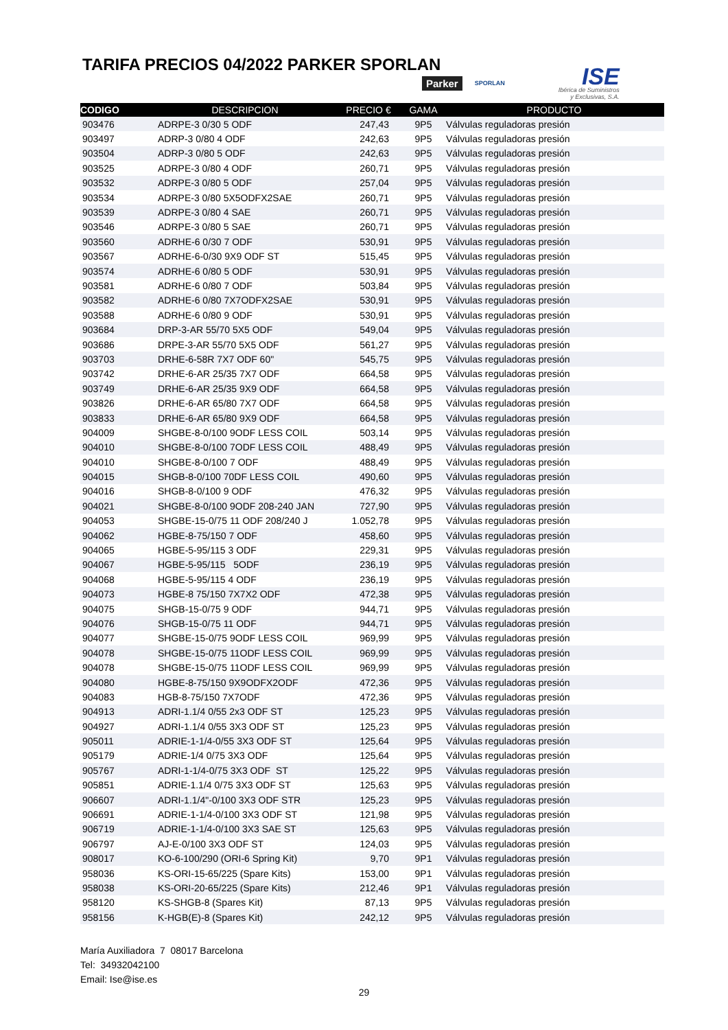TARIFA PRECIOS 04/2022 PARKER SPORLAN
Parker SPORLAN
ISE
Ibérica de Suministros
y Exclusivas, S.A.
| CODIGO | DESCRIPCION | PRECIO € | GAMA | PRODUCTO |
| --- | --- | --- | --- | --- |
| 903476 | ADRPE-3 0/30 5 ODF | 247,43 | 9P5 | Válvulas reguladoras presión |
| 903497 | ADRP-3 0/80 4 ODF | 242,63 | 9P5 | Válvulas reguladoras presión |
| 903504 | ADRP-3 0/80 5 ODF | 242,63 | 9P5 | Válvulas reguladoras presión |
| 903525 | ADRPE-3 0/80 4 ODF | 260,71 | 9P5 | Válvulas reguladoras presión |
| 903532 | ADRPE-3 0/80 5 ODF | 257,04 | 9P5 | Válvulas reguladoras presión |
| 903534 | ADRPE-3 0/80 5X5ODFX2SAE | 260,71 | 9P5 | Válvulas reguladoras presión |
| 903539 | ADRPE-3 0/80 4 SAE | 260,71 | 9P5 | Válvulas reguladoras presión |
| 903546 | ADRPE-3 0/80 5 SAE | 260,71 | 9P5 | Válvulas reguladoras presión |
| 903560 | ADRHE-6 0/30 7 ODF | 530,91 | 9P5 | Válvulas reguladoras presión |
| 903567 | ADRHE-6-0/30 9X9 ODF ST | 515,45 | 9P5 | Válvulas reguladoras presión |
| 903574 | ADRHE-6 0/80 5 ODF | 530,91 | 9P5 | Válvulas reguladoras presión |
| 903581 | ADRHE-6 0/80 7 ODF | 503,84 | 9P5 | Válvulas reguladoras presión |
| 903582 | ADRHE-6 0/80 7X7ODFX2SAE | 530,91 | 9P5 | Válvulas reguladoras presión |
| 903588 | ADRHE-6 0/80 9 ODF | 530,91 | 9P5 | Válvulas reguladoras presión |
| 903684 | DRP-3-AR 55/70 5X5 ODF | 549,04 | 9P5 | Válvulas reguladoras presión |
| 903686 | DRPE-3-AR 55/70 5X5 ODF | 561,27 | 9P5 | Válvulas reguladoras presión |
| 903703 | DRHE-6-58R 7X7 ODF 60" | 545,75 | 9P5 | Válvulas reguladoras presión |
| 903742 | DRHE-6-AR 25/35 7X7 ODF | 664,58 | 9P5 | Válvulas reguladoras presión |
| 903749 | DRHE-6-AR 25/35 9X9 ODF | 664,58 | 9P5 | Válvulas reguladoras presión |
| 903826 | DRHE-6-AR 65/80 7X7 ODF | 664,58 | 9P5 | Válvulas reguladoras presión |
| 903833 | DRHE-6-AR 65/80 9X9 ODF | 664,58 | 9P5 | Válvulas reguladoras presión |
| 904009 | SHGBE-8-0/100 9ODF LESS COIL | 503,14 | 9P5 | Válvulas reguladoras presión |
| 904010 | SHGBE-8-0/100 7ODF LESS COIL | 488,49 | 9P5 | Válvulas reguladoras presión |
| 904010 | SHGBE-8-0/100 7 ODF | 488,49 | 9P5 | Válvulas reguladoras presión |
| 904015 | SHGB-8-0/100 70DF LESS COIL | 490,60 | 9P5 | Válvulas reguladoras presión |
| 904016 | SHGB-8-0/100 9 ODF | 476,32 | 9P5 | Válvulas reguladoras presión |
| 904021 | SHGBE-8-0/100 9ODF 208-240 JAN | 727,90 | 9P5 | Válvulas reguladoras presión |
| 904053 | SHGBE-15-0/75 11 ODF 208/240 J | 1.052,78 | 9P5 | Válvulas reguladoras presión |
| 904062 | HGBE-8-75/150 7 ODF | 458,60 | 9P5 | Válvulas reguladoras presión |
| 904065 | HGBE-5-95/115 3 ODF | 229,31 | 9P5 | Válvulas reguladoras presión |
| 904067 | HGBE-5-95/115 5ODF | 236,19 | 9P5 | Válvulas reguladoras presión |
| 904068 | HGBE-5-95/115 4 ODF | 236,19 | 9P5 | Válvulas reguladoras presión |
| 904073 | HGBE-8 75/150 7X7X2 ODF | 472,38 | 9P5 | Válvulas reguladoras presión |
| 904075 | SHGB-15-0/75 9 ODF | 944,71 | 9P5 | Válvulas reguladoras presión |
| 904076 | SHGB-15-0/75 11 ODF | 944,71 | 9P5 | Válvulas reguladoras presión |
| 904077 | SHGBE-15-0/75 9ODF LESS COIL | 969,99 | 9P5 | Válvulas reguladoras presión |
| 904078 | SHGBE-15-0/75 11ODF LESS COIL | 969,99 | 9P5 | Válvulas reguladoras presión |
| 904078 | SHGBE-15-0/75 11ODF LESS COIL | 969,99 | 9P5 | Válvulas reguladoras presión |
| 904080 | HGBE-8-75/150 9X9ODFX2ODF | 472,36 | 9P5 | Válvulas reguladoras presión |
| 904083 | HGB-8-75/150 7X7ODF | 472,36 | 9P5 | Válvulas reguladoras presión |
| 904913 | ADRI-1.1/4 0/55 2x3 ODF ST | 125,23 | 9P5 | Válvulas reguladoras presión |
| 904927 | ADRI-1.1/4 0/55 3X3 ODF ST | 125,23 | 9P5 | Válvulas reguladoras presión |
| 905011 | ADRIE-1-1/4-0/55 3X3 ODF ST | 125,64 | 9P5 | Válvulas reguladoras presión |
| 905179 | ADRIE-1/4 0/75 3X3 ODF | 125,64 | 9P5 | Válvulas reguladoras presión |
| 905767 | ADRI-1-1/4-0/75 3X3 ODF ST | 125,22 | 9P5 | Válvulas reguladoras presión |
| 905851 | ADRIE-1.1/4 0/75 3X3 ODF ST | 125,63 | 9P5 | Válvulas reguladoras presión |
| 906607 | ADRI-1.1/4"-0/100 3X3 ODF STR | 125,23 | 9P5 | Válvulas reguladoras presión |
| 906691 | ADRIE-1-1/4-0/100 3X3 ODF ST | 121,98 | 9P5 | Válvulas reguladoras presión |
| 906719 | ADRIE-1-1/4-0/100 3X3 SAE ST | 125,63 | 9P5 | Válvulas reguladoras presión |
| 906797 | AJ-E-0/100 3X3 ODF ST | 124,03 | 9P5 | Válvulas reguladoras presión |
| 908017 | KO-6-100/290 (ORI-6 Spring Kit) | 9,70 | 9P1 | Válvulas reguladoras presión |
| 958036 | KS-ORI-15-65/225 (Spare Kits) | 153,00 | 9P1 | Válvulas reguladoras presión |
| 958038 | KS-ORI-20-65/225 (Spare Kits) | 212,46 | 9P1 | Válvulas reguladoras presión |
| 958120 | KS-SHGB-8 (Spares Kit) | 87,13 | 9P5 | Válvulas reguladoras presión |
| 958156 | K-HGB(E)-8 (Spares Kit) | 242,12 | 9P5 | Válvulas reguladoras presión |
María Auxiliadora 7 08017 Barcelona
Tel: 34932042100
Email: Ise@ise.es
29